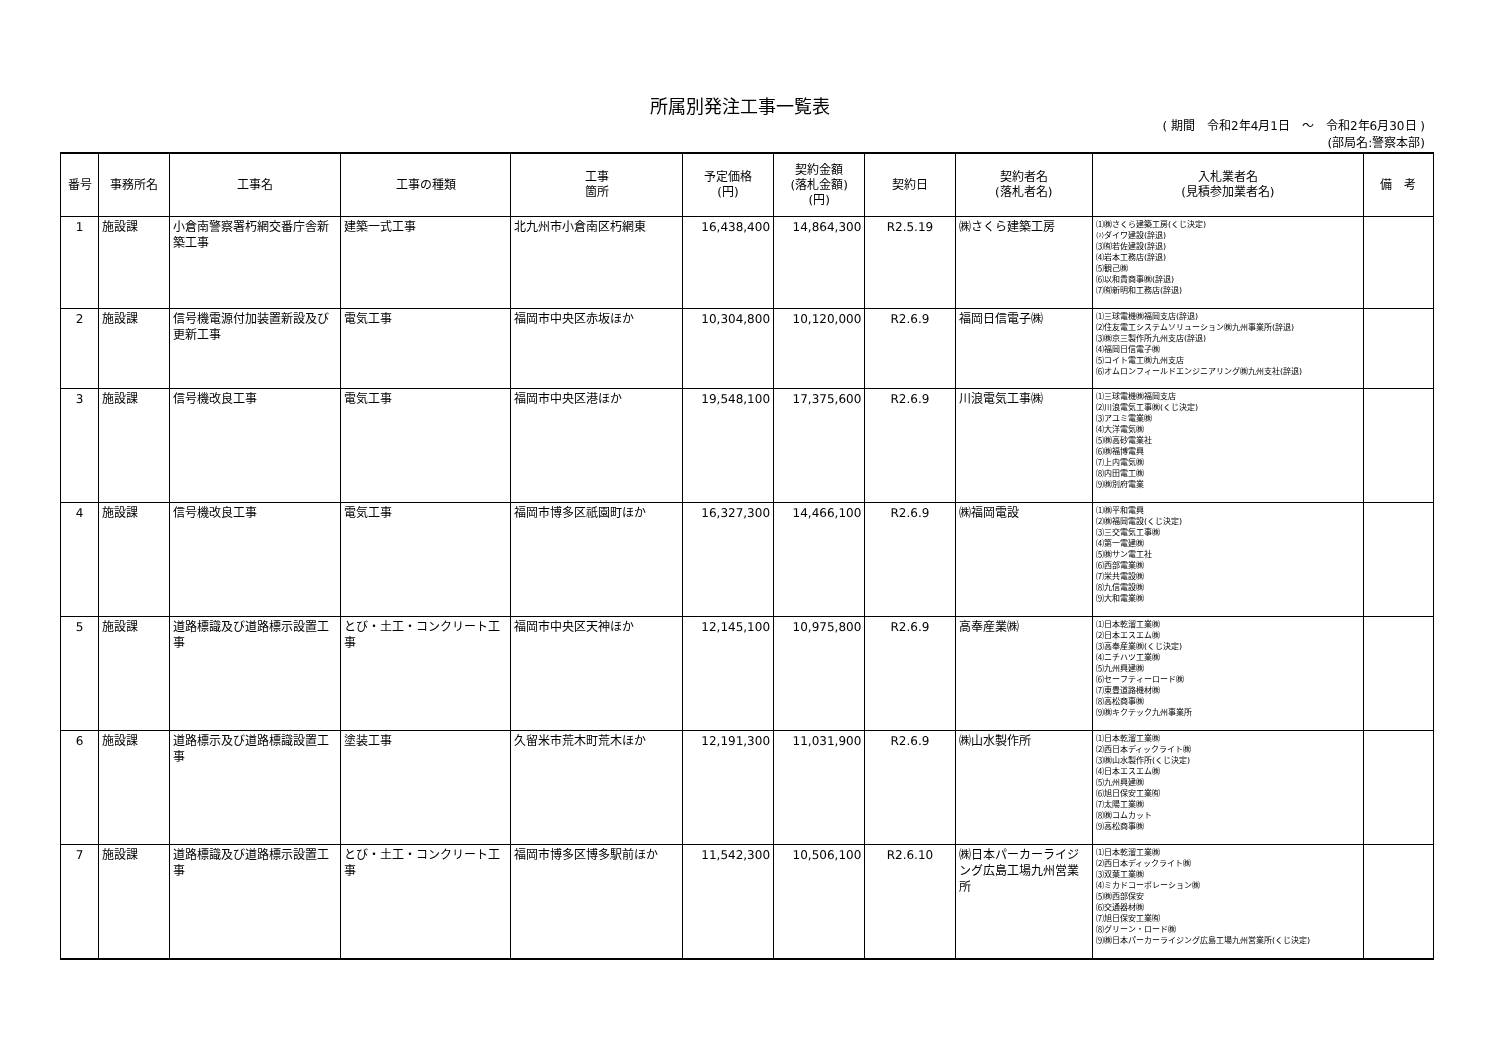所属別発注工事一覧表
( 期間　令和2年4月1日　～　令和2年6月30日 )
(部局名:警察本部)
| 番号 | 事務所名 | 工事名 | 工事の種類 | 工事 箇所 | 予定価格 (円) | 契約金額 (落札金額) (円) | 契約日 | 契約者名 (落札者名) | 入札業者名 (見積参加業者名) | 備 考 |
| --- | --- | --- | --- | --- | --- | --- | --- | --- | --- | --- |
| 1 | 施設課 | 小倉南警察署朽網交番庁舎新築工事 | 建築一式工事 | 北九州市小倉南区朽網東 | 16,438,400 | 14,864,300 | R2.5.19 | ㈱さくら建築工房 | ⑴㈱さくら建築工房(くじ決定) ⑵ダイワ建設(辞退) ⑶㈲若佐建設(辞退) ⑷岩本工務店(辞退) ⑸観己㈱ ⑹以和貴商事㈱(辞退) ⑺㈲新明和工務店(辞退) | |
| 2 | 施設課 | 信号機電源付加装置新設及び更新工事 | 電気工事 | 福岡市中央区赤坂ほか | 10,304,800 | 10,120,000 | R2.6.9 | 福岡日信電子㈱ | ⑴三球電機㈱福岡支店(辞退) ⑵住友電工システムソリューション㈱九州事業所(辞退) ⑶㈱京三製作所九州支店(辞退) ⑷福岡日信電子㈱ ⑸コイト電工㈱九州支店 ⑹オムロンフィールドエンジニアリング㈱九州支社(辞退) | |
| 3 | 施設課 | 信号機改良工事 | 電気工事 | 福岡市中央区港ほか | 19,548,100 | 17,375,600 | R2.6.9 | 川浪電気工事㈱ | ⑴三球電機㈱福岡支店 ⑵川浪電気工事㈱(くじ決定) ⑶アユミ電業㈱ ⑷大洋電気㈱ ⑸㈱高砂電業社 ⑹㈱福博電興 ⑺上内電気㈱ ⑻内田電工㈱ ⑼㈱別府電業 | |
| 4 | 施設課 | 信号機改良工事 | 電気工事 | 福岡市博多区祇園町ほか | 16,327,300 | 14,466,100 | R2.6.9 | ㈱福岡電設 | ⑴㈱平和電興 ⑵㈱福岡電設(くじ決定) ⑶三交電気工事㈱ ⑷第一電建㈱ ⑸㈱サン電工社 ⑹西部電業㈱ ⑺栄共電設㈱ ⑻九信電設㈱ ⑼大和電業㈱ | |
| 5 | 施設課 | 道路標識及び道路標示設置工事 | とび・土工・コンクリート工事 | 福岡市中央区天神ほか | 12,145,100 | 10,975,800 | R2.6.9 | 高奉産業㈱ | ⑴日本乾溜工業㈱ ⑵日本エスエム㈱ ⑶高奉産業㈱(くじ決定) ⑷ニチハツ工業㈱ ⑸九州興建㈱ ⑹セーフティーロード㈱ ⑺東豊道路機材㈱ ⑻高松商事㈱ ⑼㈱キクテック九州事業所 | |
| 6 | 施設課 | 道路標示及び道路標識設置工事 | 塗装工事 | 久留米市荒木町荒木ほか | 12,191,300 | 11,031,900 | R2.6.9 | ㈱山水製作所 | ⑴日本乾溜工業㈱ ⑵西日本ディックライト㈱ ⑶㈱山水製作所(くじ決定) ⑷日本エスエム㈱ ⑸九州興建㈱ ⑹旭日保安工業㈲ ⑺太陽工業㈱ ⑻㈱コムカット ⑼高松商事㈱ | |
| 7 | 施設課 | 道路標識及び道路標示設置工事 | とび・土工・コンクリート工事 | 福岡市博多区博多駅前ほか | 11,542,300 | 10,506,100 | R2.6.10 | ㈱日本パーカーライジング広島工場九州営業所 | ⑴日本乾溜工業㈱ ⑵西日本ディックライト㈱ ⑶双葉工業㈱ ⑷ミカドコーポレーション㈱ ⑸㈱西部保安 ⑹交通器材㈱ ⑺旭日保安工業㈲ ⑻グリーン・ロード㈱ ⑼㈱日本パーカーライジング広島工場九州営業所(くじ決定) | |